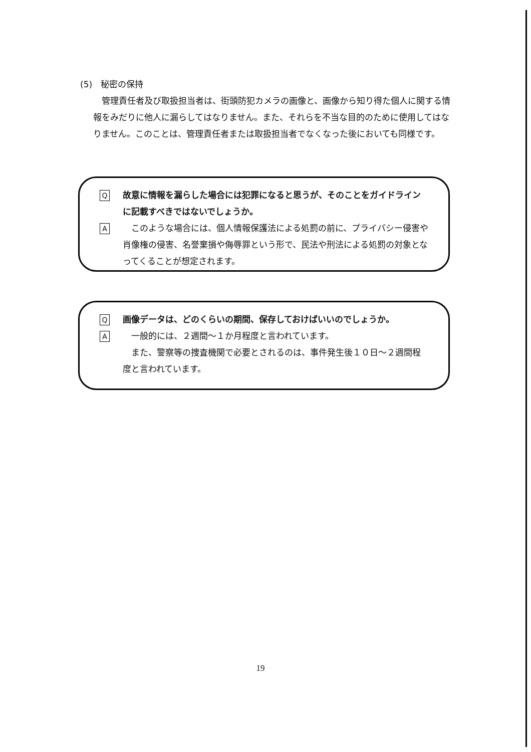(5)　秘密の保持
管理責任者及び取扱担当者は、街頭防犯カメラの画像と、画像から知り得た個人に関する情報をみだりに他人に漏らしてはなりません。また、それらを不当な目的のために使用してはなりません。このことは、管理責任者または取扱担当者でなくなった後においても同様です。
Q故意に情報を漏らした場合には犯罪になると思うが、そのことをガイドラインに記載すべきではないでしょうか。
A　このような場合には、個人情報保護法による処罰の前に、プライバシー侵害や肖像権の侵害、名誉棄損や侮辱罪という形で、民法や刑法による処罰の対象となってくることが想定されます。
Q画像データは、どのくらいの期間、保存しておけばいいのでしょうか。
A　一般的には、２週間～１か月程度と言われています。
　また、警察等の捜査機関で必要とされるのは、事件発生後１０日～２週間程度と言われています。
19